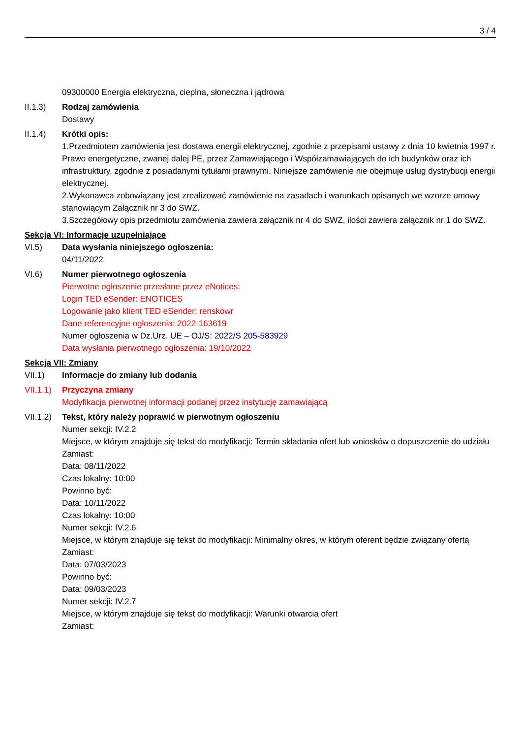3 / 4
09300000 Energia elektryczna, cieplna, słoneczna i jądrowa
II.1.3) Rodzaj zamówienia
Dostawy
II.1.4) Krótki opis:
1.Przedmiotem zamówienia jest dostawa energii elektrycznej, zgodnie z przepisami ustawy z dnia 10 kwietnia 1997 r. Prawo energetyczne, zwanej dalej PE, przez Zamawiającego i Współzamawiających do ich budynków oraz ich infrastruktury, zgodnie z posiadanymi tytułami prawnymi. Niniejsze zamówienie nie obejmuje usług dystrybucji energii elektrycznej.
2.Wykonawca zobowiązany jest zrealizować zamówienie na zasadach i warunkach opisanych we wzorze umowy stanowiącym Załącznik nr 3 do SWZ.
3.Szczegółowy opis przedmiotu zamówienia zawiera załącznik nr 4 do SWZ, ilości zawiera załącznik nr 1 do SWZ.
Sekcja VI: Informacje uzupełniające
VI.5) Data wysłania niniejszego ogłoszenia:
04/11/2022
VI.6) Numer pierwotnego ogłoszenia
Pierwotne ogłoszenie przesłane przez eNotices:
Login TED eSender: ENOTICES
Logowanie jako klient TED eSender: renskowr
Dane referencyjne ogłoszenia: 2022-163619
Numer ogłoszenia w Dz.Urz. UE – OJ/S: 2022/S 205-583929
Data wysłania pierwotnego ogłoszenia: 19/10/2022
Sekcja VII: Zmiany
VII.1) Informacje do zmiany lub dodania
VII.1.1)
Przyczyna zmiany
Modyfikacja pierwotnej informacji podanej przez instytucję zamawiającą
VII.1.2)
Tekst, który należy poprawić w pierwotnym ogłoszeniu
Numer sekcji: IV.2.2
Miejsce, w którym znajduje się tekst do modyfikacji: Termin składania ofert lub wniosków o dopuszczenie do udziału
Zamiast:
Data: 08/11/2022
Czas lokalny: 10:00
Powinno być:
Data: 10/11/2022
Czas lokalny: 10:00
Numer sekcji: IV.2.6
Miejsce, w którym znajduje się tekst do modyfikacji: Minimalny okres, w którym oferent będzie związany ofertą
Zamiast:
Data: 07/03/2023
Powinno być:
Data: 09/03/2023
Numer sekcji: IV.2.7
Miejsce, w którym znajduje się tekst do modyfikacji: Warunki otwarcia ofert
Zamiast: